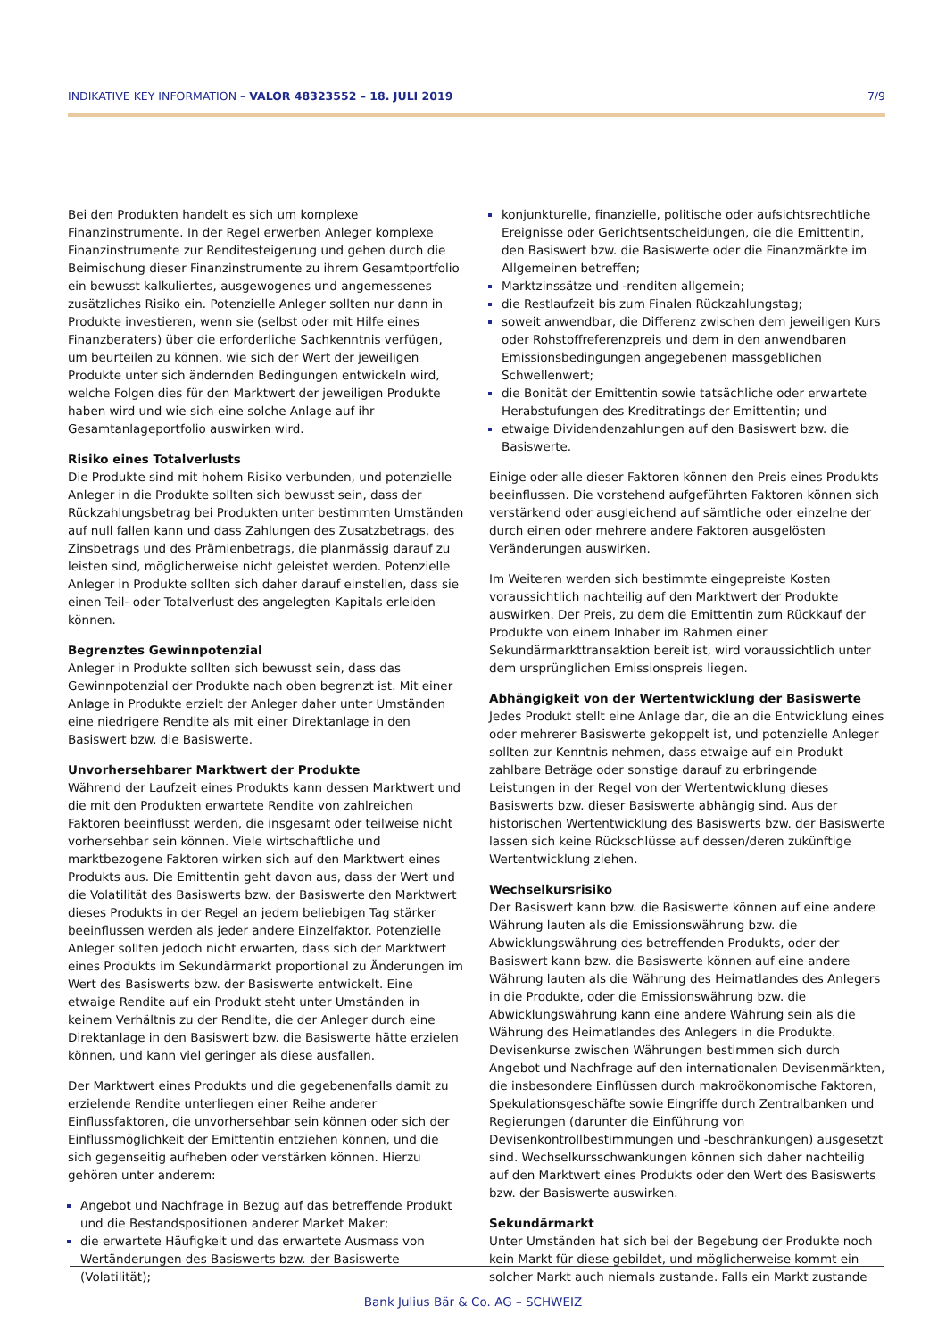INDIKATIVE KEY INFORMATION – VALOR 48323552 – 18. JULI 2019 7/9
Bei den Produkten handelt es sich um komplexe Finanzinstrumente. In der Regel erwerben Anleger komplexe Finanzinstrumente zur Renditesteigerung und gehen durch die Beimischung dieser Finanzinstrumente zu ihrem Gesamtportfolio ein bewusst kalkuliertes, ausgewogenes und angemessenes zusätzliches Risiko ein. Potenzielle Anleger sollten nur dann in Produkte investieren, wenn sie (selbst oder mit Hilfe eines Finanzberaters) über die erforderliche Sachkenntnis verfügen, um beurteilen zu können, wie sich der Wert der jeweiligen Produkte unter sich ändernden Bedingungen entwickeln wird, welche Folgen dies für den Marktwert der jeweiligen Produkte haben wird und wie sich eine solche Anlage auf ihr Gesamtanlageportfolio auswirken wird.
Risiko eines Totalverlusts
Die Produkte sind mit hohem Risiko verbunden, und potenzielle Anleger in die Produkte sollten sich bewusst sein, dass der Rückzahlungsbetrag bei Produkten unter bestimmten Umständen auf null fallen kann und dass Zahlungen des Zusatzbetrags, des Zinsbetrags und des Prämienbetrags, die planmässig darauf zu leisten sind, möglicherweise nicht geleistet werden. Potenzielle Anleger in Produkte sollten sich daher darauf einstellen, dass sie einen Teil- oder Totalverlust des angelegten Kapitals erleiden können.
Begrenztes Gewinnpotenzial
Anleger in Produkte sollten sich bewusst sein, dass das Gewinnpotenzial der Produkte nach oben begrenzt ist. Mit einer Anlage in Produkte erzielt der Anleger daher unter Umständen eine niedrigere Rendite als mit einer Direktanlage in den Basiswert bzw. die Basiswerte.
Unvorhersehbarer Marktwert der Produkte
Während der Laufzeit eines Produkts kann dessen Marktwert und die mit den Produkten erwartete Rendite von zahlreichen Faktoren beeinflusst werden, die insgesamt oder teilweise nicht vorhersehbar sein können. Viele wirtschaftliche und marktbezogene Faktoren wirken sich auf den Marktwert eines Produkts aus. Die Emittentin geht davon aus, dass der Wert und die Volatilität des Basiswerts bzw. der Basiswerte den Marktwert dieses Produkts in der Regel an jedem beliebigen Tag stärker beeinflussen werden als jeder andere Einzelfaktor. Potenzielle Anleger sollten jedoch nicht erwarten, dass sich der Marktwert eines Produkts im Sekundärmarkt proportional zu Änderungen im Wert des Basiswerts bzw. der Basiswerte entwickelt. Eine etwaige Rendite auf ein Produkt steht unter Umständen in keinem Verhältnis zu der Rendite, die der Anleger durch eine Direktanlage in den Basiswert bzw. die Basiswerte hätte erzielen können, und kann viel geringer als diese ausfallen.
Der Marktwert eines Produkts und die gegebenenfalls damit zu erzielende Rendite unterliegen einer Reihe anderer Einflussfaktoren, die unvorhersehbar sein können oder sich der Einflussmöglichkeit der Emittentin entziehen können, und die sich gegenseitig aufheben oder verstärken können. Hierzu gehören unter anderem:
Angebot und Nachfrage in Bezug auf das betreffende Produkt und die Bestandspositionen anderer Market Maker;
die erwartete Häufigkeit und das erwartete Ausmass von Wertänderungen des Basiswerts bzw. der Basiswerte (Volatilität);
konjunkturelle, finanzielle, politische oder aufsichtsrechtliche Ereignisse oder Gerichtsentscheidungen, die die Emittentin, den Basiswert bzw. die Basiswerte oder die Finanzmärkte im Allgemeinen betreffen;
Marktzinssätze und -renditen allgemein;
die Restlaufzeit bis zum Finalen Rückzahlungstag;
soweit anwendbar, die Differenz zwischen dem jeweiligen Kurs oder Rohstoffreferenzpreis und dem in den anwendbaren Emissionsbedingungen angegebenen massgeblichen Schwellenwert;
die Bonität der Emittentin sowie tatsächliche oder erwartete Herabstufungen des Kreditratings der Emittentin; und
etwaige Dividendenzahlungen auf den Basiswert bzw. die Basiswerte.
Einige oder alle dieser Faktoren können den Preis eines Produkts beeinflussen. Die vorstehend aufgeführten Faktoren können sich verstärkend oder ausgleichend auf sämtliche oder einzelne der durch einen oder mehrere andere Faktoren ausgelösten Veränderungen auswirken.
Im Weiteren werden sich bestimmte eingepreiste Kosten voraussichtlich nachteilig auf den Marktwert der Produkte auswirken. Der Preis, zu dem die Emittentin zum Rückkauf der Produkte von einem Inhaber im Rahmen einer Sekundärmarkttransaktion bereit ist, wird voraussichtlich unter dem ursprünglichen Emissionspreis liegen.
Abhängigkeit von der Wertentwicklung der Basiswerte
Jedes Produkt stellt eine Anlage dar, die an die Entwicklung eines oder mehrerer Basiswerte gekoppelt ist, und potenzielle Anleger sollten zur Kenntnis nehmen, dass etwaige auf ein Produkt zahlbare Beträge oder sonstige darauf zu erbringende Leistungen in der Regel von der Wertentwicklung dieses Basiswerts bzw. dieser Basiswerte abhängig sind. Aus der historischen Wertentwicklung des Basiswerts bzw. der Basiswerte lassen sich keine Rückschlüsse auf dessen/deren zukünftige Wertentwicklung ziehen.
Wechselkursrisiko
Der Basiswert kann bzw. die Basiswerte können auf eine andere Währung lauten als die Emissionswährung bzw. die Abwicklungswährung des betreffenden Produkts, oder der Basiswert kann bzw. die Basiswerte können auf eine andere Währung lauten als die Währung des Heimatlandes des Anlegers in die Produkte, oder die Emissionswährung bzw. die Abwicklungswährung kann eine andere Währung sein als die Währung des Heimatlandes des Anlegers in die Produkte. Devisenkurse zwischen Währungen bestimmen sich durch Angebot und Nachfrage auf den internationalen Devisenmärkten, die insbesondere Einflüssen durch makroökonomische Faktoren, Spekulationsgeschäfte sowie Eingriffe durch Zentralbanken und Regierungen (darunter die Einführung von Devisenkontrollbestimmungen und -beschränkungen) ausgesetzt sind. Wechselkursschwankungen können sich daher nachteilig auf den Marktwert eines Produkts oder den Wert des Basiswerts bzw. der Basiswerte auswirken.
Sekundärmarkt
Unter Umständen hat sich bei der Begebung der Produkte noch kein Markt für diese gebildet, und möglicherweise kommt ein solcher Markt auch niemals zustande. Falls ein Markt zustande
Bank Julius Bär & Co. AG – SCHWEIZ